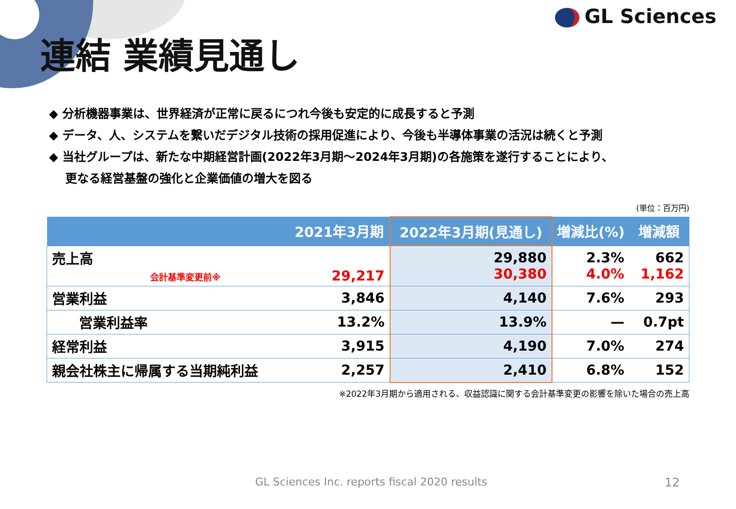GL Sciences
連結 業績見通し
◆ 分析機器事業は、世界経済が正常に戻るにつれ今後も安定的に成長すると予測
◆ データ、人、システムを繋いだデジタル技術の採用促進により、今後も半導体事業の活況は続くと予測
◆ 当社グループは、新たな中期経営計画(2022年3月期～2024年3月期)の各施策を遂行することにより、
更なる経営基盤の強化と企業価値の増大を図る
(単位：百万円)
| | 2021年3月期 | 2022年3月期(見通し) | 増減比(%) | 増減額 |
| --- | --- | --- | --- | --- |
| 売上高 会計基準変更前※ | 29,217 | 29,880 30,380 | 2.3% 4.0% | 662 1,162 |
| 営業利益 | 3,846 | 4,140 | 7.6% | 293 |
| 営業利益率 | 13.2% | 13.9% | — | 0.7pt |
| 経常利益 | 3,915 | 4,190 | 7.0% | 274 |
| 親会社株主に帰属する当期純利益 | 2,257 | 2,410 | 6.8% | 152 |
※2022年3月期から適用される、収益認識に関する会計基準変更の影響を除いた場合の売上高
GL Sciences Inc. reports fiscal 2020 results
12